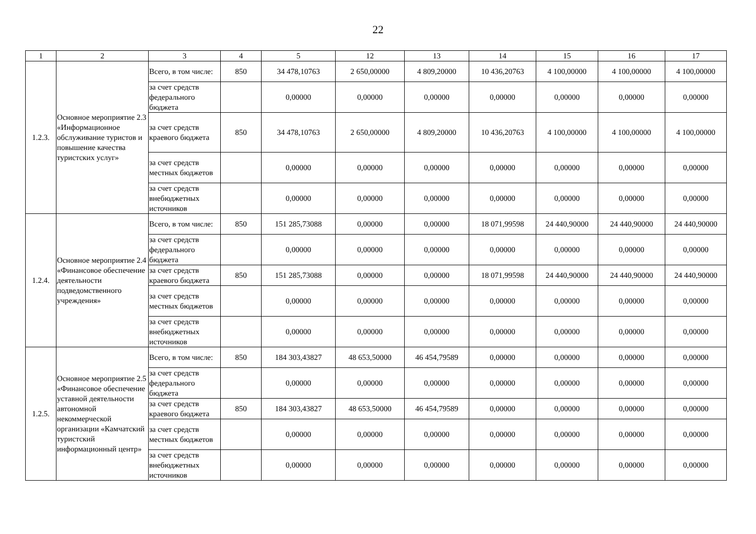22
| 1 | 2 | 3 | 4 | 5 | 12 | 13 | 14 | 15 | 16 | 17 |
| --- | --- | --- | --- | --- | --- | --- | --- | --- | --- | --- |
| 1.2.3. | Основное мероприятие 2.3 «Информационное обслуживание туристов и повышение качества туристских услуг» | Всего, в том числе: | 850 | 34 478,10763 | 2 650,00000 | 4 809,20000 | 10 436,20763 | 4 100,00000 | 4 100,00000 | 4 100,00000 |
| | | за счет средств федерального бюджета | | 0,00000 | 0,00000 | 0,00000 | 0,00000 | 0,00000 | 0,00000 | 0,00000 |
| | | за счет средств краевого бюджета | 850 | 34 478,10763 | 2 650,00000 | 4 809,20000 | 10 436,20763 | 4 100,00000 | 4 100,00000 | 4 100,00000 |
| | | за счет средств местных бюджетов | | 0,00000 | 0,00000 | 0,00000 | 0,00000 | 0,00000 | 0,00000 | 0,00000 |
| | | за счет средств внебюджетных источников | | 0,00000 | 0,00000 | 0,00000 | 0,00000 | 0,00000 | 0,00000 | 0,00000 |
| 1.2.4. | Основное мероприятие 2.4 «Финансовое обеспечение деятельности подведомственного учреждения» | Всего, в том числе: | 850 | 151 285,73088 | 0,00000 | 0,00000 | 18 071,99598 | 24 440,90000 | 24 440,90000 | 24 440,90000 |
| | | за счет средств федерального бюджета | | 0,00000 | 0,00000 | 0,00000 | 0,00000 | 0,00000 | 0,00000 | 0,00000 |
| | | за счет средств краевого бюджета | 850 | 151 285,73088 | 0,00000 | 0,00000 | 18 071,99598 | 24 440,90000 | 24 440,90000 | 24 440,90000 |
| | | за счет средств местных бюджетов | | 0,00000 | 0,00000 | 0,00000 | 0,00000 | 0,00000 | 0,00000 | 0,00000 |
| | | за счет средств внебюджетных источников | | 0,00000 | 0,00000 | 0,00000 | 0,00000 | 0,00000 | 0,00000 | 0,00000 |
| 1.2.5. | Основное мероприятие 2.5 «Финансовое обеспечение уставной деятельности автономной некоммерческой организации «Камчатский туристский информационный центр» | Всего, в том числе: | 850 | 184 303,43827 | 48 653,50000 | 46 454,79589 | 0,00000 | 0,00000 | 0,00000 | 0,00000 |
| | | за счет средств федерального бюджета | | 0,00000 | 0,00000 | 0,00000 | 0,00000 | 0,00000 | 0,00000 | 0,00000 |
| | | за счет средств краевого бюджета | 850 | 184 303,43827 | 48 653,50000 | 46 454,79589 | 0,00000 | 0,00000 | 0,00000 | 0,00000 |
| | | за счет средств местных бюджетов | | 0,00000 | 0,00000 | 0,00000 | 0,00000 | 0,00000 | 0,00000 | 0,00000 |
| | | за счет средств внебюджетных источников | | 0,00000 | 0,00000 | 0,00000 | 0,00000 | 0,00000 | 0,00000 | 0,00000 |